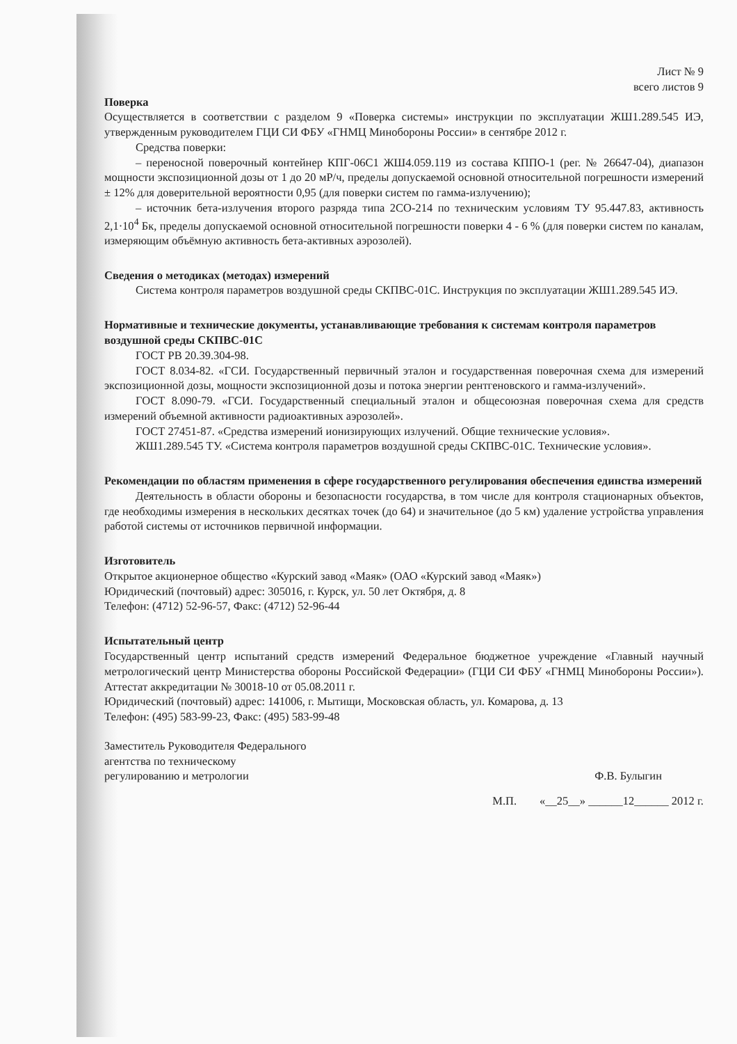Лист № 9
всего листов 9
Поверка
Осуществляется в соответствии с разделом 9 «Поверка системы» инструкции по эксплуатации ЖШ1.289.545 ИЭ, утвержденным руководителем ГЦИ СИ ФБУ «ГНМЦ Минобороны России» в сентябре 2012 г.
Средства поверки:
– переносной поверочный контейнер КПГ-06С1 ЖШ4.059.119 из состава КППО-1 (рег. № 26647-04), диапазон мощности экспозиционной дозы от 1 до 20 мР/ч, пределы допускаемой основной относительной погрешности измерений ± 12% для доверительной вероятности 0,95 (для поверки систем по гамма-излучению);
– источник бета-излучения второго разряда типа 2СО-214 по техническим условиям ТУ 95.447.83, активность 2,1·10<sup>4</sup> Бк, пределы допускаемой основной относительной погрешности поверки 4 - 6 % (для поверки систем по каналам, измеряющим объёмную активность бета-активных аэрозолей).
Сведения о методиках (методах) измерений
Система контроля параметров воздушной среды СКПВС-01С. Инструкция по эксплуатации ЖШ1.289.545 ИЭ.
Нормативные и технические документы, устанавливающие требования к системам контроля параметров воздушной среды СКПВС-01С
ГОСТ РВ 20.39.304-98.
ГОСТ 8.034-82. «ГСИ. Государственный первичный эталон и государственная поверочная схема для измерений экспозиционной дозы, мощности экспозиционной дозы и потока энергии рентгеновского и гамма-излучений».
ГОСТ 8.090-79. «ГСИ. Государственный специальный эталон и общесоюзная поверочная схема для средств измерений объемной активности радиоактивных аэрозолей».
ГОСТ 27451-87. «Средства измерений ионизирующих излучений. Общие технические условия».
ЖШ1.289.545 ТУ. «Система контроля параметров воздушной среды СКПВС-01С. Технические условия».
Рекомендации по областям применения в сфере государственного регулирования обеспечения единства измерений
Деятельность в области обороны и безопасности государства, в том числе для контроля стационарных объектов, где необходимы измерения в нескольких десятках точек (до 64) и значительное (до 5 км) удаление устройства управления работой системы от источников первичной информации.
Изготовитель
Открытое акционерное общество «Курский завод «Маяк» (ОАО «Курский завод «Маяк»)
Юридический (почтовый) адрес: 305016, г. Курск, ул. 50 лет Октября, д. 8
Телефон: (4712) 52-96-57, Факс: (4712) 52-96-44
Испытательный центр
Государственный центр испытаний средств измерений Федеральное бюджетное учреждение «Главный научный метрологический центр Министерства обороны Российской Федерации» (ГЦИ СИ ФБУ «ГНМЦ Минобороны России»). Аттестат аккредитации № 30018-10 от 05.08.2011 г.
Юридический (почтовый) адрес: 141006, г. Мытищи, Московская область, ул. Комарова, д. 13
Телефон: (495) 583-99-23, Факс: (495) 583-99-48
Заместитель Руководителя Федерального
агентства по техническому
регулированию и метрологии
Ф.В. Булыгин
М.П. «__25__» ______12______ 2012 г.